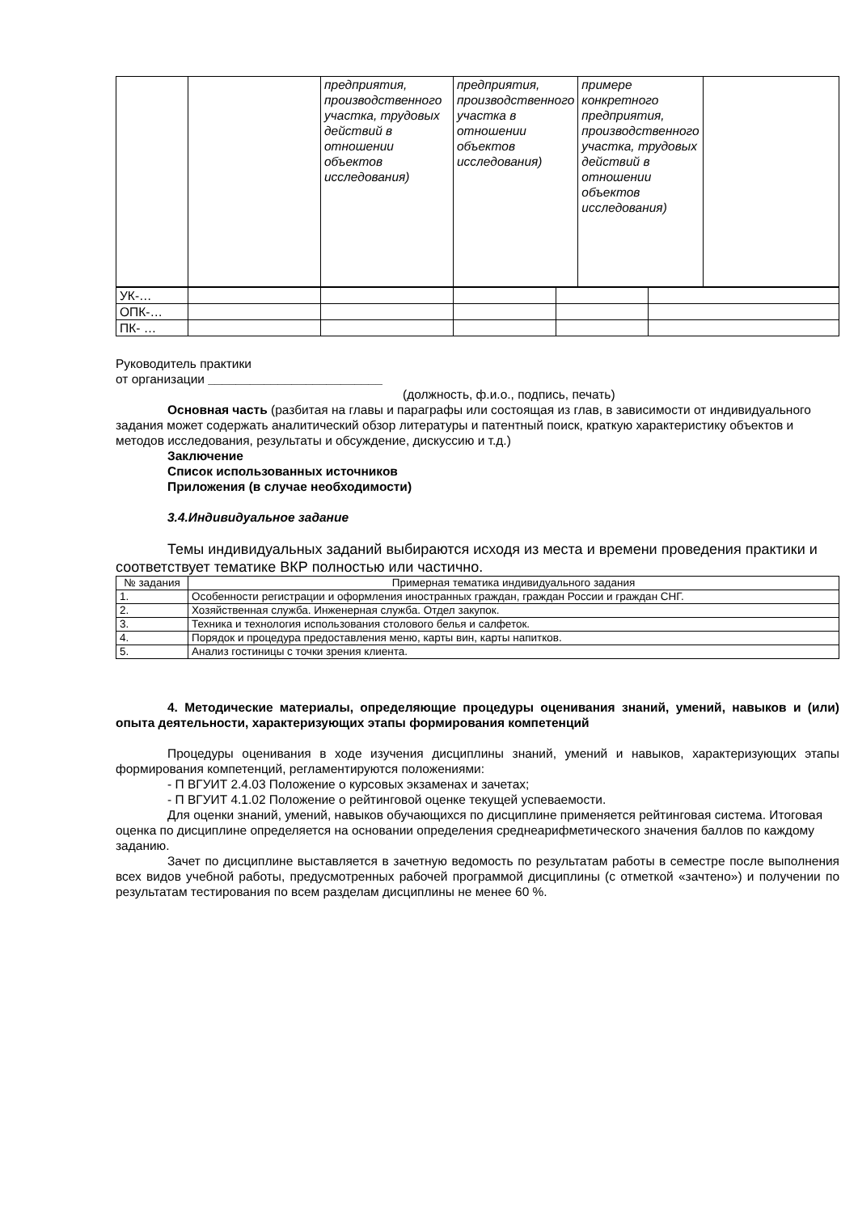| | | предприятия, производственного участка, трудовых действий в отношении объектов исследования) | предприятия, производственного участка в отношении объектов исследования) | примере конкретного предприятия, производственного участка, трудовых действий в отношении объектов исследования) | |
| УК-… | | | | | |
| ОПК-… | | | | | |
| ПК- … | | | | | |
Руководитель практики
от организации _________________________
(должность, ф.и.о., подпись, печать)
Основная часть (разбитая на главы и параграфы или состоящая из глав, в зависимости от индивидуального задания может содержать аналитический обзор литературы и патентный поиск, краткую характеристику объектов и методов исследования, результаты и обсуждение, дискуссию и т.д.)
Заключение
Список использованных источников
Приложения (в случае необходимости)
3.4.Индивидуальное задание
Темы индивидуальных заданий выбираются исходя из места и времени проведения практики и соответствует тематике ВКР полностью или частично.
| № задания | Примерная тематика индивидуального задания |
| --- | --- |
| 1. | Особенности регистрации и оформления иностранных граждан, граждан России и граждан СНГ. |
| 2. | Хозяйственная служба. Инженерная служба. Отдел закупок. |
| 3. | Техника и технология использования столового белья и салфеток. |
| 4. | Порядок и процедура предоставления меню, карты вин, карты напитков. |
| 5. | Анализ гостиницы с точки зрения клиента. |
4. Методические материалы, определяющие процедуры оценивания знаний, умений, навыков и (или) опыта деятельности, характеризующих этапы формирования компетенций
Процедуры оценивания в ходе изучения дисциплины знаний, умений и навыков, характеризующих этапы формирования компетенций, регламентируются положениями:
- П ВГУИТ 2.4.03 Положение о курсовых экзаменах и зачетах;
- П ВГУИТ 4.1.02 Положение о рейтинговой оценке текущей успеваемости.
Для оценки знаний, умений, навыков обучающихся по дисциплине применяется рейтинговая система. Итоговая оценка по дисциплине определяется на основании определения среднеарифметического значения баллов по каждому заданию.
Зачет по дисциплине выставляется в зачетную ведомость по результатам работы в семестре после выполнения всех видов учебной работы, предусмотренных рабочей программой дисциплины (с отметкой «зачтено») и получении по результатам тестирования по всем разделам дисциплины не менее 60 %.